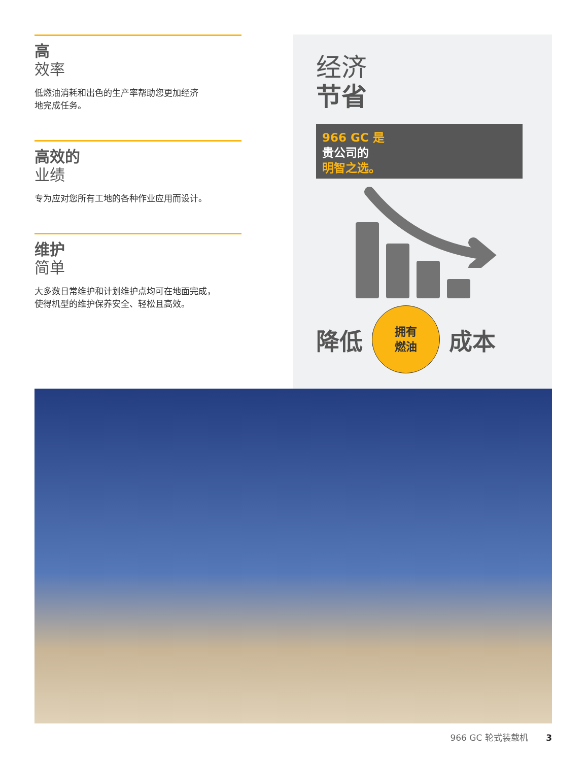高
效率
低燃油消耗和出色的生产率帮助您更加经济
地完成任务。
高效的
业绩
专为应对您所有工地的各种作业应用而设计。
维护
简单
大多数日常维护和计划维护点均可在地面完成，
使得机型的维护保养安全、轻松且高效。
经济
节省
966 GC 是
贵公司的
明智之选。
降低
拥有
燃油
成本
966 GC 轮式装载机 3